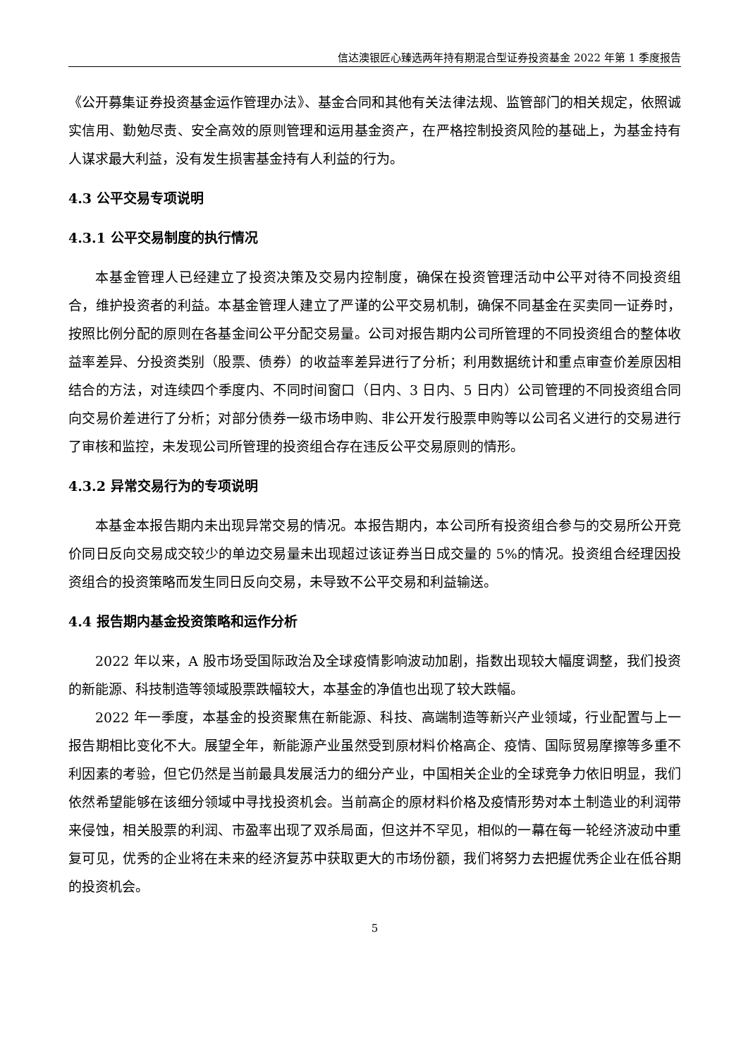信达澳银匠心臻选两年持有期混合型证券投资基金 2022 年第 1 季度报告
《公开募集证券投资基金运作管理办法》、基金合同和其他有关法律法规、监管部门的相关规定，依照诚实信用、勤勉尽责、安全高效的原则管理和运用基金资产，在严格控制投资风险的基础上，为基金持有人谋求最大利益，没有发生损害基金持有人利益的行为。
4.3 公平交易专项说明
4.3.1 公平交易制度的执行情况
本基金管理人已经建立了投资决策及交易内控制度，确保在投资管理活动中公平对待不同投资组合，维护投资者的利益。本基金管理人建立了严谨的公平交易机制，确保不同基金在买卖同一证券时，按照比例分配的原则在各基金间公平分配交易量。公司对报告期内公司所管理的不同投资组合的整体收益率差异、分投资类别（股票、债券）的收益率差异进行了分析；利用数据统计和重点审查价差原因相结合的方法，对连续四个季度内、不同时间窗口（日内、3 日内、5 日内）公司管理的不同投资组合同向交易价差进行了分析；对部分债券一级市场申购、非公开发行股票申购等以公司名义进行的交易进行了审核和监控，未发现公司所管理的投资组合存在违反公平交易原则的情形。
4.3.2 异常交易行为的专项说明
本基金本报告期内未出现异常交易的情况。本报告期内，本公司所有投资组合参与的交易所公开竞价同日反向交易成交较少的单边交易量未出现超过该证券当日成交量的 5%的情况。投资组合经理因投资组合的投资策略而发生同日反向交易，未导致不公平交易和利益输送。
4.4 报告期内基金投资策略和运作分析
2022 年以来，A 股市场受国际政治及全球疫情影响波动加剧，指数出现较大幅度调整，我们投资的新能源、科技制造等领域股票跌幅较大，本基金的净值也出现了较大跌幅。
2022 年一季度，本基金的投资聚焦在新能源、科技、高端制造等新兴产业领域，行业配置与上一报告期相比变化不大。展望全年，新能源产业虽然受到原材料价格高企、疫情、国际贸易摩擦等多重不利因素的考验，但它仍然是当前最具发展活力的细分产业，中国相关企业的全球竞争力依旧明显，我们依然希望能够在该细分领域中寻找投资机会。当前高企的原材料价格及疫情形势对本土制造业的利润带来侵蚀，相关股票的利润、市盈率出现了双杀局面，但这并不罕见，相似的一幕在每一轮经济波动中重复可见，优秀的企业将在未来的经济复苏中获取更大的市场份额，我们将努力去把握优秀企业在低谷期的投资机会。
5